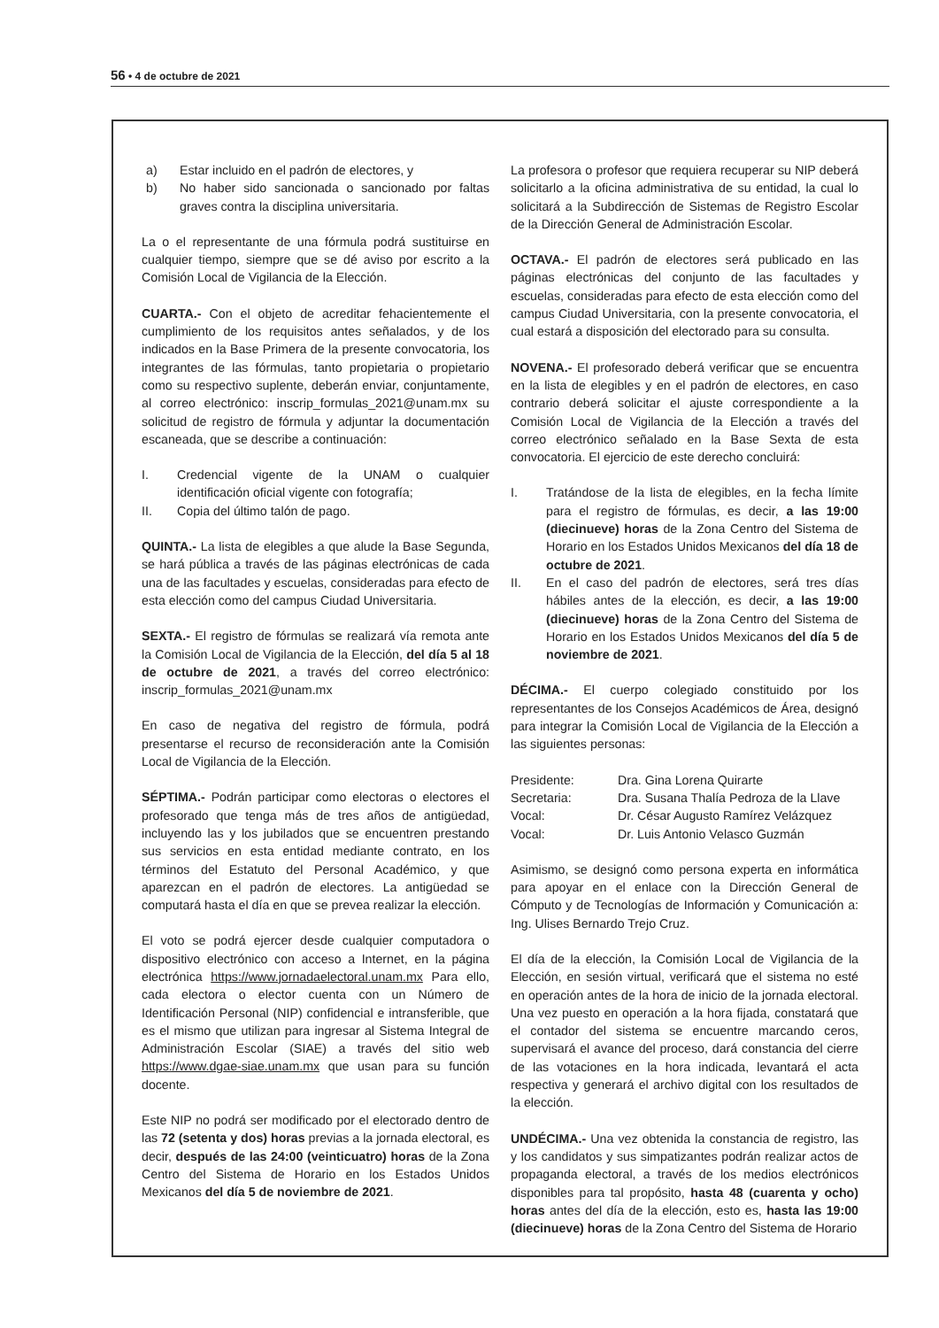56 • 4 de octubre de 2021
a) Estar incluido en el padrón de electores, y
b) No haber sido sancionada o sancionado por faltas graves contra la disciplina universitaria.
La o el representante de una fórmula podrá sustituirse en cualquier tiempo, siempre que se dé aviso por escrito a la Comisión Local de Vigilancia de la Elección.
CUARTA.- Con el objeto de acreditar fehacientemente el cumplimiento de los requisitos antes señalados, y de los indicados en la Base Primera de la presente convocatoria, los integrantes de las fórmulas, tanto propietaria o propietario como su respectivo suplente, deberán enviar, conjuntamente, al correo electrónico: inscrip_formulas_2021@unam.mx su solicitud de registro de fórmula y adjuntar la documentación escaneada, que se describe a continuación:
I. Credencial vigente de la UNAM o cualquier identificación oficial vigente con fotografía;
II. Copia del último talón de pago.
QUINTA.- La lista de elegibles a que alude la Base Segunda, se hará pública a través de las páginas electrónicas de cada una de las facultades y escuelas, consideradas para efecto de esta elección como del campus Ciudad Universitaria.
SEXTA.- El registro de fórmulas se realizará vía remota ante la Comisión Local de Vigilancia de la Elección, del día 5 al 18 de octubre de 2021, a través del correo electrónico: inscrip_formulas_2021@unam.mx
En caso de negativa del registro de fórmula, podrá presentarse el recurso de reconsideración ante la Comisión Local de Vigilancia de la Elección.
SÉPTIMA.- Podrán participar como electoras o electores el profesorado que tenga más de tres años de antigüedad, incluyendo las y los jubilados que se encuentren prestando sus servicios en esta entidad mediante contrato, en los términos del Estatuto del Personal Académico, y que aparezcan en el padrón de electores. La antigüedad se computará hasta el día en que se prevea realizar la elección.
El voto se podrá ejercer desde cualquier computadora o dispositivo electrónico con acceso a Internet, en la página electrónica https://www.jornadaelectoral.unam.mx Para ello, cada electora o elector cuenta con un Número de Identificación Personal (NIP) confidencial e intransferible, que es el mismo que utilizan para ingresar al Sistema Integral de Administración Escolar (SIAE) a través del sitio web https://www.dgae-siae.unam.mx que usan para su función docente.
Este NIP no podrá ser modificado por el electorado dentro de las 72 (setenta y dos) horas previas a la jornada electoral, es decir, después de las 24:00 (veinticuatro) horas de la Zona Centro del Sistema de Horario en los Estados Unidos Mexicanos del día 5 de noviembre de 2021.
La profesora o profesor que requiera recuperar su NIP deberá solicitarlo a la oficina administrativa de su entidad, la cual lo solicitará a la Subdirección de Sistemas de Registro Escolar de la Dirección General de Administración Escolar.
OCTAVA.- El padrón de electores será publicado en las páginas electrónicas del conjunto de las facultades y escuelas, consideradas para efecto de esta elección como del campus Ciudad Universitaria, con la presente convocatoria, el cual estará a disposición del electorado para su consulta.
NOVENA.- El profesorado deberá verificar que se encuentra en la lista de elegibles y en el padrón de electores, en caso contrario deberá solicitar el ajuste correspondiente a la Comisión Local de Vigilancia de la Elección a través del correo electrónico señalado en la Base Sexta de esta convocatoria. El ejercicio de este derecho concluirá:
I. Tratándose de la lista de elegibles, en la fecha límite para el registro de fórmulas, es decir, a las 19:00 (diecinueve) horas de la Zona Centro del Sistema de Horario en los Estados Unidos Mexicanos del día 18 de octubre de 2021.
II. En el caso del padrón de electores, será tres días hábiles antes de la elección, es decir, a las 19:00 (diecinueve) horas de la Zona Centro del Sistema de Horario en los Estados Unidos Mexicanos del día 5 de noviembre de 2021.
DÉCIMA.- El cuerpo colegiado constituido por los representantes de los Consejos Académicos de Área, designó para integrar la Comisión Local de Vigilancia de la Elección a las siguientes personas:
| Presidente: | Dra. Gina Lorena Quirarte |
| Secretaria: | Dra. Susana Thalía Pedroza de la Llave |
| Vocal: | Dr. César Augusto Ramírez Velázquez |
| Vocal: | Dr. Luis Antonio Velasco Guzmán |
Asimismo, se designó como persona experta en informática para apoyar en el enlace con la Dirección General de Cómputo y de Tecnologías de Información y Comunicación a: Ing. Ulises Bernardo Trejo Cruz.
El día de la elección, la Comisión Local de Vigilancia de la Elección, en sesión virtual, verificará que el sistema no esté en operación antes de la hora de inicio de la jornada electoral. Una vez puesto en operación a la hora fijada, constatará que el contador del sistema se encuentre marcando ceros, supervisará el avance del proceso, dará constancia del cierre de las votaciones en la hora indicada, levantará el acta respectiva y generará el archivo digital con los resultados de la elección.
UNDÉCIMA.- Una vez obtenida la constancia de registro, las y los candidatos y sus simpatizantes podrán realizar actos de propaganda electoral, a través de los medios electrónicos disponibles para tal propósito, hasta 48 (cuarenta y ocho) horas antes del día de la elección, esto es, hasta las 19:00 (diecinueve) horas de la Zona Centro del Sistema de Horario